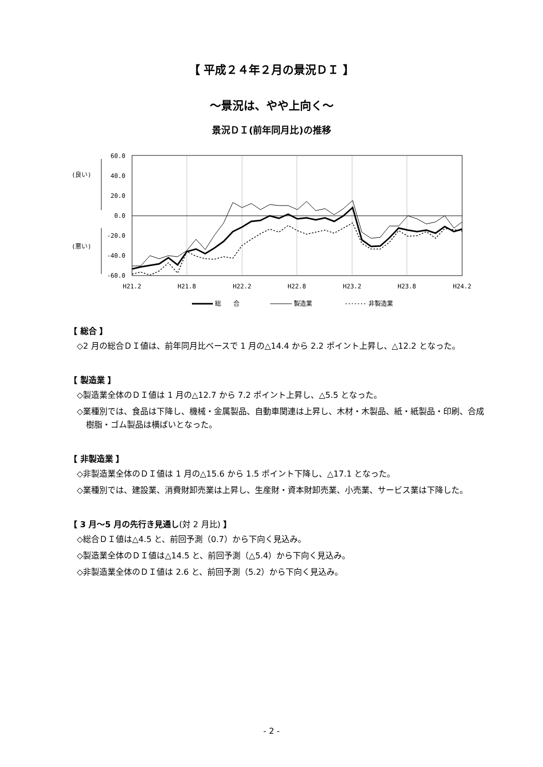【 平成２４年２月の景況ＤＩ 】
～景況は、やや上向く～
景況ＤＩ(前年同月比)の推移
60.0
40.0
20.0
0.0
-20.0
-40.0
-60.0
(良い)
(悪い)
H21.2
H21.8
H22.2
H22.8
H23.2
H23.8
H24.2
総　　合
製造業
非製造業
【 総合 】
◇2 月の総合ＤＩ値は、前年同月比ベースで 1 月の△14.4 から 2.2 ポイント上昇し、△12.2 となった。
【 製造業 】
◇製造業全体のＤＩ値は 1 月の△12.7 から 7.2 ポイント上昇し、△5.5 となった。
◇業種別では、食品は下降し、機械・金属製品、自動車関連は上昇し、木材・木製品、紙・紙製品・印刷、合成樹脂・ゴム製品は横ばいとなった。
【 非製造業 】
◇非製造業全体のＤＩ値は 1 月の△15.6 から 1.5 ポイント下降し、△17.1 となった。
◇業種別では、建設業、消費財卸売業は上昇し、生産財・資本財卸売業、小売業、サービス業は下降した。
【 3 月～5 月の先行き見通し(対 2 月比) 】
◇総合ＤＩ値は△4.5 と、前回予測（0.7）から下向く見込み。
◇製造業全体のＤＩ値は△14.5 と、前回予測（△5.4）から下向く見込み。
◇非製造業全体のＤＩ値は 2.6 と、前回予測（5.2）から下向く見込み。
- 2 -